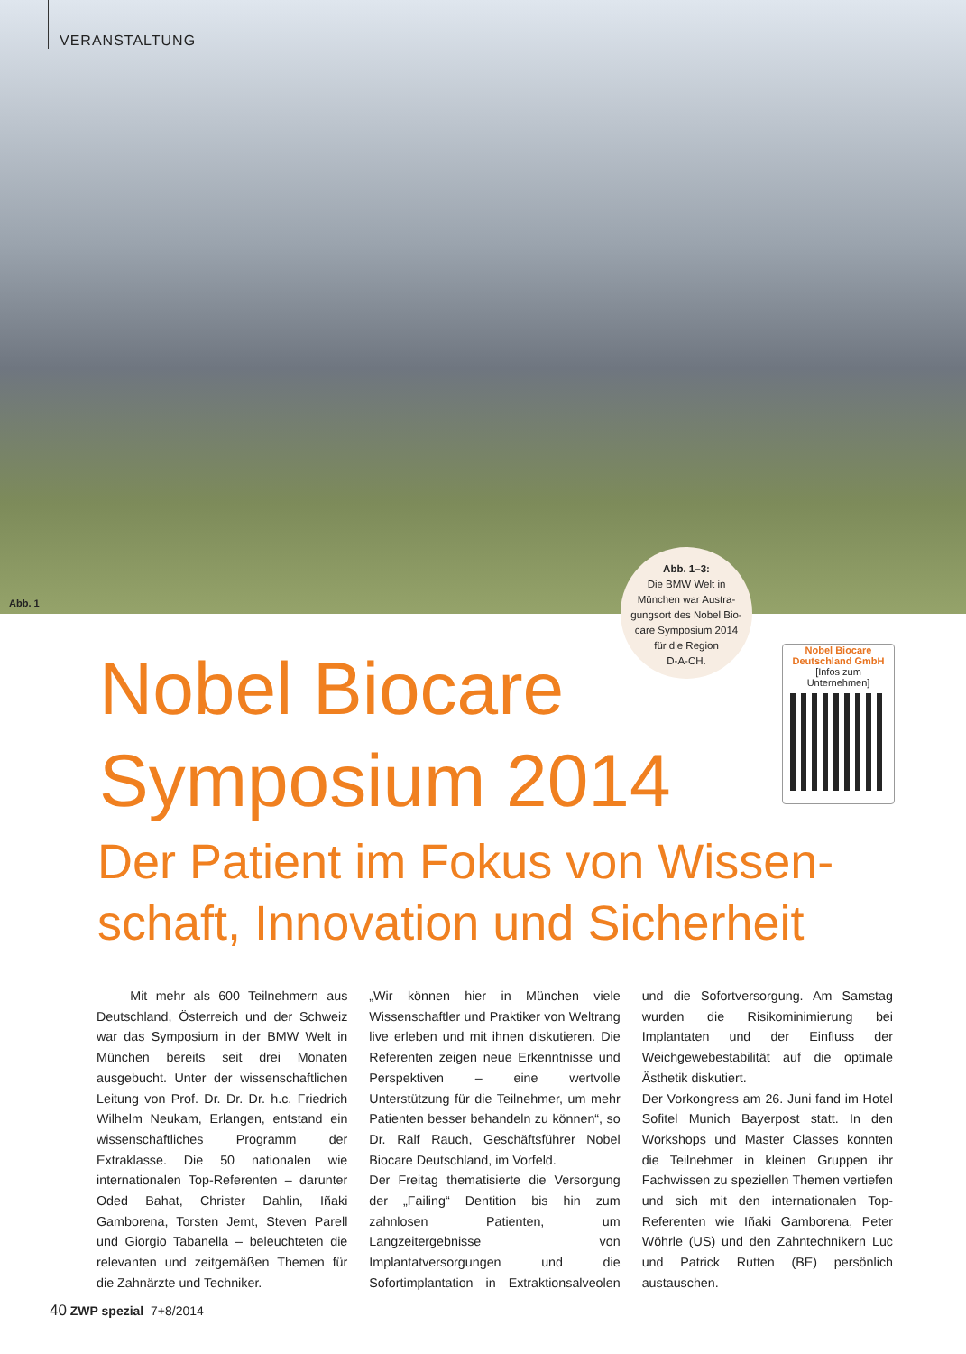VERANSTALTUNG
Abb. 1
Abb. 1–3:
Die BMW Welt in
München war Austra-
gungsort des Nobel Bio-
care Symposium 2014
für die Region
D-A-CH.
Nobel Biocare
Deutschland GmbH
[Infos zum Unternehmen]
Nobel Biocare
Symposium 2014
Der Patient im Fokus von Wissen­schaft, Innovation und Sicherheit
Mit mehr als 600 Teilnehmern aus Deutschland, Österreich und der Schweiz war das Symposium in der BMW Welt in München bereits seit drei Monaten ausgebucht. Unter der wissenschaftlichen Leitung von Prof. Dr. Dr. Dr. h.c. Friedrich Wilhelm Neukam, Erlangen, entstand ein wissenschaftliches Programm der Extraklasse. Die 50 nationalen wie internationalen Top-Referenten – darunter Oded Bahat, Christer Dahlin, Iñaki Gamborena, Torsten Jemt, Steven Parell und Giorgio Tabanella – beleuchteten die relevanten und zeitgemäßen Themen für die Zahnärzte und Techniker.
„Wir können hier in München viele Wissenschaftler und Praktiker von Weltrang live erleben und mit ihnen diskutieren. Die Referenten zeigen neue Erkenntnisse und Perspektiven – eine wertvolle Unterstützung für die Teilnehmer, um mehr Patienten besser behandeln zu können“, so Dr. Ralf Rauch, Geschäftsführer Nobel Biocare Deutschland, im Vorfeld.
Der Freitag thematisierte die Versorgung der „Failing“ Dentition bis hin zum zahnlosen Patienten, um Langzeitergebnisse von Implantatversorgungen und die Sofortimplantation in Extraktionsalveolen und die Sofortversorgung. Am Samstag wurden die Risikominimierung bei Implantaten und der Einfluss der Weichgewebestabilität auf die optimale Ästhetik diskutiert.
Der Vorkongress am 26. Juni fand im Hotel Sofitel Munich Bayerpost statt. In den Workshops und Master Classes konnten die Teilnehmer in kleinen Gruppen ihr Fachwissen zu speziellen Themen vertiefen und sich mit den internationalen Top-Referenten wie Iñaki Gamborena, Peter Wöhrle (US) und den Zahntechnikern Luc und Patrick Rutten (BE) persönlich austauschen.
40 ZWP spezial 7+8/2014